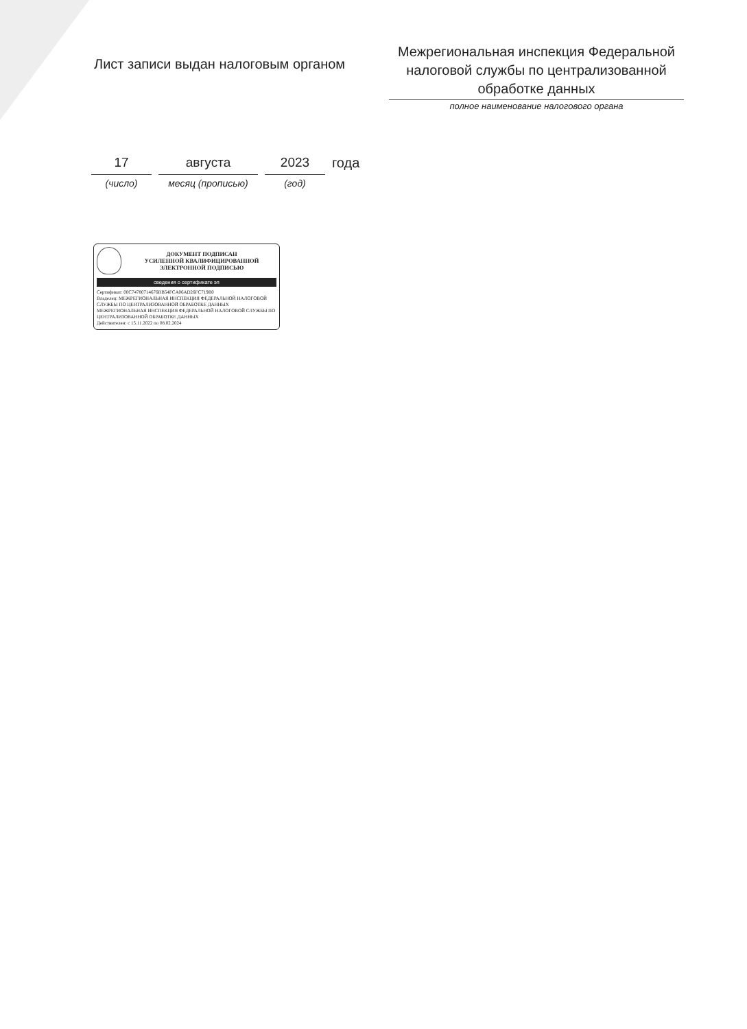Лист записи выдан налоговым органом
Межрегиональная инспекция Федеральной налоговой службы по централизованной обработке данных
полное наименование налогового органа
17
(число)
августа
месяц (прописью)
2023
(год)
года
ДОКУМЕНТ ПОДПИСАН
УСИЛЕННОЙ КВАЛИФИЦИРОВАННОЙ
ЭЛЕКТРОННОЙ ПОДПИСЬЮ
сведения о сертификате эп
Сертификат: 00C74780714676BB54FCA06AD26FC719B0
Владелец: МЕЖРЕГИОНАЛЬНАЯ ИНСПЕКЦИЯ ФЕДЕРАЛЬНОЙ НАЛОГОВОЙ СЛУЖБЫ ПО ЦЕНТРАЛИЗОВАННОЙ ОБРАБОТКЕ ДАННЫХ МЕЖРЕГИОНАЛЬНАЯ ИНСПЕКЦИЯ ФЕДЕРАЛЬНОЙ НАЛОГОВОЙ СЛУЖБЫ ПО ЦЕНТРАЛИЗОВАННОЙ ОБРАБОТКЕ ДАННЫХ
Действителен: с 15.11.2022 по 08.02.2024